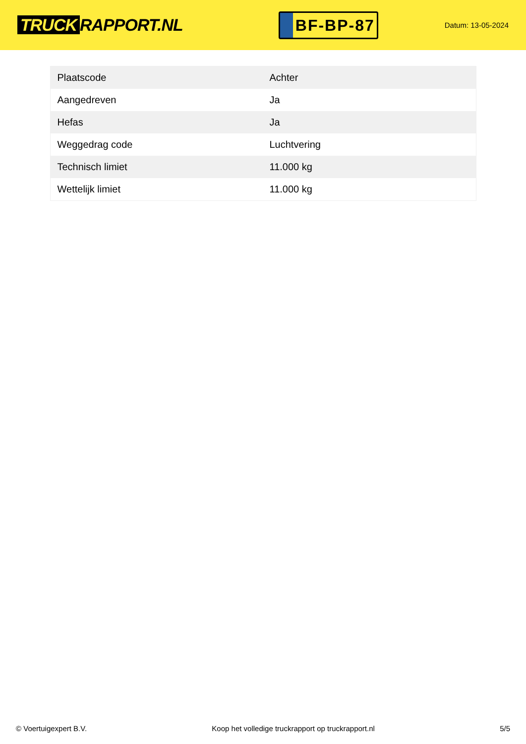TRUCK RAPPORT.NL
BF-BP-87
Datum: 13-05-2024
| Plaatscode | Achter |
| Aangedreven | Ja |
| Hefas | Ja |
| Weggedrag code | Luchtvering |
| Technisch limiet | 11.000 kg |
| Wettelijk limiet | 11.000 kg |
© Voertuigexpert B.V. Koop het volledige truckrapport op truckrapport.nl 5/5